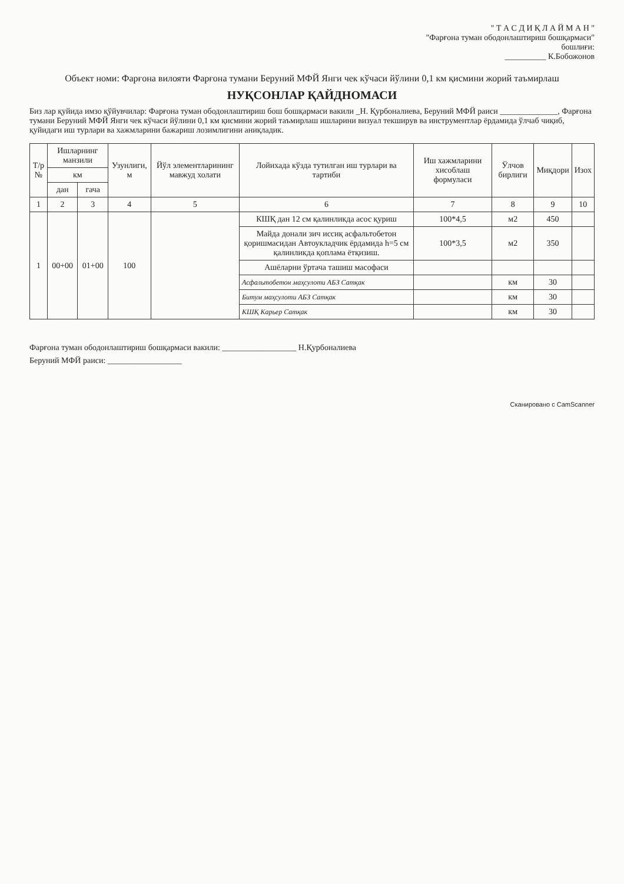" Т А С Д И Қ Л А Й М А Н "
"Фарғона туман ободонлаштириш бошқармаси"
бошлиғи:
__________ К.Бобожонов
Объект номи: Фарғона вилояти Фарғона тумани Беруний МФЙ Янги чек кўчаси йўлини 0,1 км қисмини жорий таъмирлаш
НУҚСОНЛАР ҚАЙДНОМАСИ
Биз лар қуйида имзо қўйувчилар: Фарғона туман ободонлаштириш бош бошқармаси вакили _Н. Қурбоналиева, Беруний МФЙ раиси ______________, Фарғона тумани Беруний МФЙ Янги чек кўчаси йўлини 0,1 км қисмини жорий таъмирлаш ишларини визуал текширув ва инструментлар ёрдамида ўлчаб чиқиб, қуйидаги иш турлари ва хажмларини бажариш лозимлигини аниқладик.
| Т/р № | Ишларнинг манзили | | Узунлиги, м | Йўл элементларининг мавжуд холати | Лойихада кўзда тутилган иш турлари ва тартиби | Иш хажмларини хисоблаш формуласи | Ўлчов бирлиги | Миқдори | Изох |
| --- | --- | --- | --- | --- | --- | --- | --- | --- | --- |
| | км | | | | | | | | |
| | дан | гача | | | | | | | |
| 1 | 2 | 3 | 4 | 5 | 6 | 7 | 8 | 9 | 10 |
| 1 | 00+00 | 01+00 | 100 | | КШҚ дан 12 см қалинликда асос қуриш | 100*4,5 | м2 | 450 | |
| | | | | | Майда донали зич иссиқ асфальтобетон қоришмасидан Автоукладчик ёрдамида h=5 см қалинликда қоплама ётқизиш. | 100*3,5 | м2 | 350 | |
| | | | | | Ашёларни ўртача ташиш масофаси | | | | |
| | | | | | Асфальтобетон маҳсулоти АБЗ Сатқак | | км | 30 | |
| | | | | | Битум маҳсулоти АБЗ Сатқак | | км | 30 | |
| | | | | | КШҚ Карьер Сатқак | | км | 30 | |
Фарғона туман ободонлаштириш бошқармаси вакили: __________________ Н.Қурбоналиева
Беруний МФЙ раиси: __________________
Сканировано с CamScanner